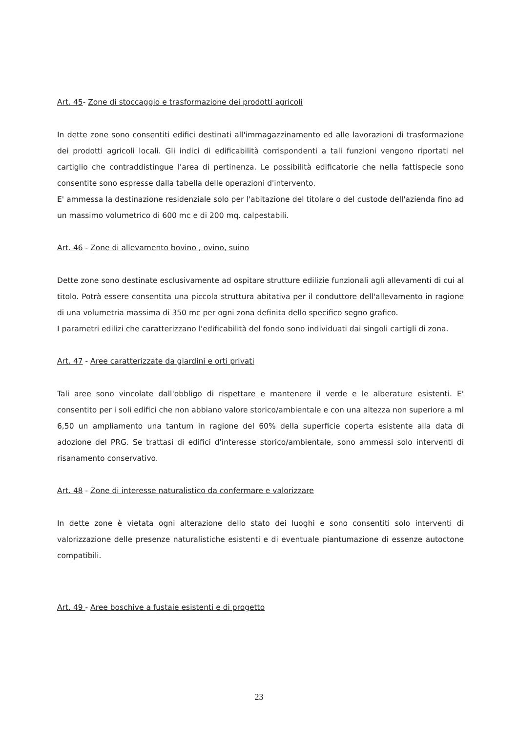Art. 45- Zone di stoccaggio e trasformazione dei prodotti agricoli
In dette zone sono consentiti edifici destinati all'immagazzinamento ed alle lavorazioni di trasformazione dei prodotti agricoli locali. Gli indici di edificabilità corrispondenti a tali funzioni vengono riportati nel cartiglio che contraddistingue l'area di pertinenza. Le possibilità edificatorie che nella fattispecie sono consentite sono espresse dalla tabella delle operazioni d'intervento.
E' ammessa la destinazione residenziale solo per l'abitazione del titolare o del custode dell'azienda fino ad un massimo volumetrico di 600 mc e di 200 mq. calpestabili.
Art. 46 - Zone di allevamento bovino , ovino, suino
Dette zone sono destinate esclusivamente ad ospitare strutture edilizie funzionali agli allevamenti di cui al titolo. Potrà essere consentita una piccola struttura abitativa per il conduttore dell'allevamento in ragione di una volumetria massima di 350 mc per ogni zona definita dello specifico segno grafico.
I parametri edilizi che caratterizzano l'edificabilità del fondo sono individuati dai singoli cartigli di zona.
Art. 47 - Aree caratterizzate da giardini e orti privati
Tali aree sono vincolate dall'obbligo di rispettare e mantenere il verde e le alberature esistenti. E' consentito per i soli edifici che non abbiano valore storico/ambientale e con una altezza non superiore a ml 6,50 un ampliamento una tantum in ragione del 60% della superficie coperta esistente alla data di adozione del PRG. Se trattasi di edifici d'interesse storico/ambientale, sono ammessi solo interventi di risanamento conservativo.
Art. 48 - Zone di interesse naturalistico da confermare e valorizzare
In dette zone è vietata ogni alterazione dello stato dei luoghi e sono consentiti solo interventi di valorizzazione delle presenze naturalistiche esistenti e di eventuale piantumazione di essenze autoctone compatibili.
Art. 49 - Aree boschive a fustaie esistenti e di progetto
23